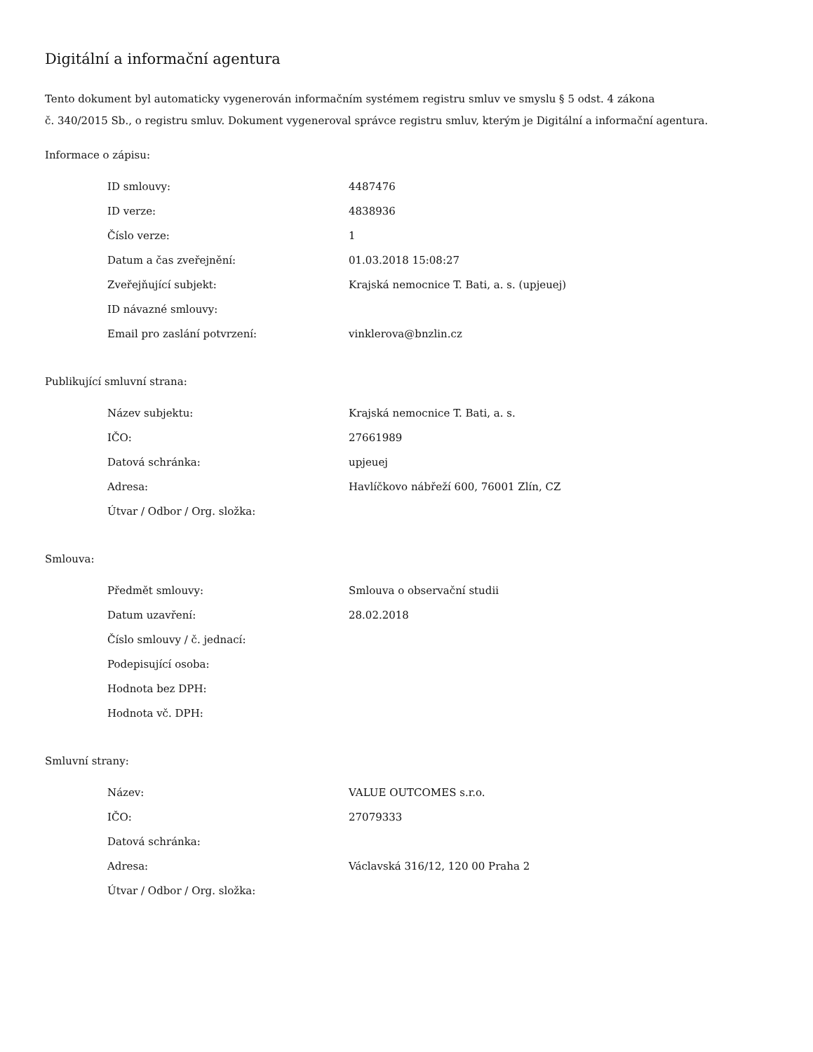Digitální a informační agentura
Tento dokument byl automaticky vygenerován informačním systémem registru smluv ve smyslu § 5 odst. 4 zákona
č. 340/2015 Sb., o registru smluv. Dokument vygeneroval správce registru smluv, kterým je Digitální a informační agentura.
Informace o zápisu:
| ID smlouvy: | 4487476 |
| ID verze: | 4838936 |
| Číslo verze: | 1 |
| Datum a čas zveřejnění: | 01.03.2018 15:08:27 |
| Zveřejňující subjekt: | Krajská nemocnice T. Bati, a. s. (upjeuej) |
| ID návazné smlouvy: | |
| Email pro zaslání potvrzení: | vinklerova@bnzlin.cz |
Publikující smluvní strana:
| Název subjektu: | Krajská nemocnice T. Bati, a. s. |
| IČO: | 27661989 |
| Datová schránka: | upjeuej |
| Adresa: | Havlíčkovo nábřeží 600, 76001 Zlín, CZ |
| Útvar / Odbor / Org. složka: | |
Smlouva:
| Předmět smlouvy: | Smlouva o observační studii |
| Datum uzavření: | 28.02.2018 |
| Číslo smlouvy / č. jednací: | |
| Podepisující osoba: | |
| Hodnota bez DPH: | |
| Hodnota vč. DPH: | |
Smluvní strany:
| Název: | VALUE OUTCOMES s.r.o. |
| IČO: | 27079333 |
| Datová schránka: | |
| Adresa: | Václavská 316/12, 120 00 Praha 2 |
| Útvar / Odbor / Org. složka: | |